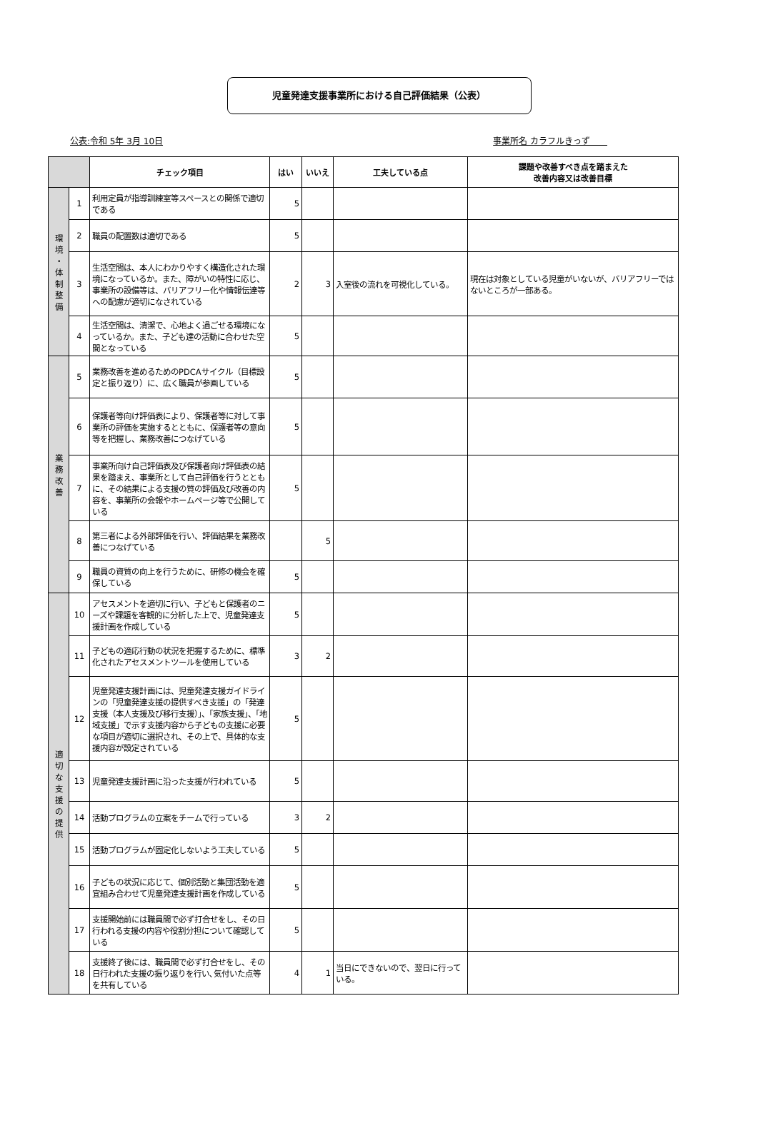児童発達支援事業所における自己評価結果（公表）
公表:令和 5年 3月 10日 事業所名 カラフルきっず　　
| | | チェック項目 | はい | いいえ | 工夫している点 | 課題や改善すべき点を踏まえた 改善内容又は改善目標 |
| --- | --- | --- | --- | --- | --- | --- |
| 環 境 ・ 体 制 整 備 | 1 | 利用定員が指導訓練室等スペースとの関係で適切である | 5 | | | |
| | 2 | 職員の配置数は適切である | 5 | | | |
| | 3 | 生活空間は、本人にわかりやすく構造化された環境になっているか。また、障がいの特性に応じ、事業所の設備等は、バリアフリー化や情報伝達等への配慮が適切になされている | 2 | 3 | 入室後の流れを可視化している。 | 現在は対象としている児童がいないが、バリアフリーではないところが一部ある。 |
| | 4 | 生活空間は、清潔で、心地よく過ごせる環境になっているか。また、子ども達の活動に合わせた空間となっている | 5 | | | |
| 業 務 改 善 | 5 | 業務改善を進めるためのPDCAサイクル（目標設定と振り返り）に、広く職員が参画している | 5 | | | |
| | 6 | 保護者等向け評価表により、保護者等に対して事業所の評価を実施するとともに、保護者等の意向等を把握し、業務改善につなげている | 5 | | | |
| | 7 | 事業所向け自己評価表及び保護者向け評価表の結果を踏まえ、事業所として自己評価を行うとともに、その結果による支援の質の評価及び改善の内容を、事業所の会報やホームページ等で公開している | 5 | | | |
| | 8 | 第三者による外部評価を行い、評価結果を業務改善につなげている | | 5 | | |
| | 9 | 職員の資質の向上を行うために、研修の機会を確保している | 5 | | | |
| 適 切 な 支 援 の 提 供 | 10 | アセスメントを適切に行い、子どもと保護者のニーズや課題を客観的に分析した上で、児童発達支援計画を作成している | 5 | | | |
| | 11 | 子どもの適応行動の状況を把握するために、標準化されたアセスメントツールを使用している | 3 | 2 | | |
| | 12 | 児童発達支援計画には、児童発達支援ガイドラインの「児童発達支援の提供すべき支援」の「発達支援（本人支援及び移行支援）」、「家族支援」、「地域支援」で示す支援内容から子どもの支援に必要な項目が適切に選択され、その上で、具体的な支援内容が設定されている | 5 | | | |
| | 13 | 児童発達支援計画に沿った支援が行われている | 5 | | | |
| | 14 | 活動プログラムの立案をチームで行っている | 3 | 2 | | |
| | 15 | 活動プログラムが固定化しないよう工夫している | 5 | | | |
| | 16 | 子どもの状況に応じて、個別活動と集団活動を適宜組み合わせて児童発達支援計画を作成している | 5 | | | |
| | 17 | 支援開始前には職員間で必ず打合せをし、その日行われる支援の内容や役割分担について確認している | 5 | | | |
| | 18 | 支援終了後には、職員間で必ず打合せをし、その日行われた支援の振り返りを行い､気付いた点等を共有している | 4 | 1 | 当日にできないので、翌日に行っている。 | |